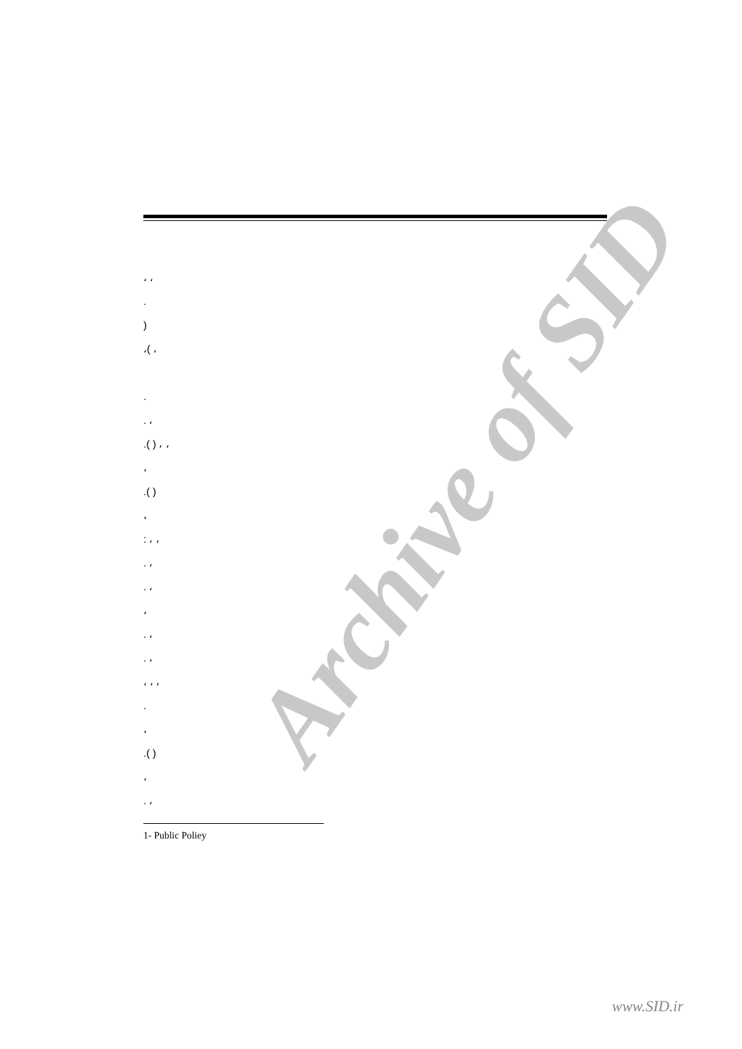Archive of SID
، ،
.
)
،( ،
.
. ،
.( ) ، ،
،
.( )
،
: ، ،
. ،
. ،
،
. ،
. ،
، ، ،
.
،
.( )
،
. ،
1- Public Poliey
www.SID.ir